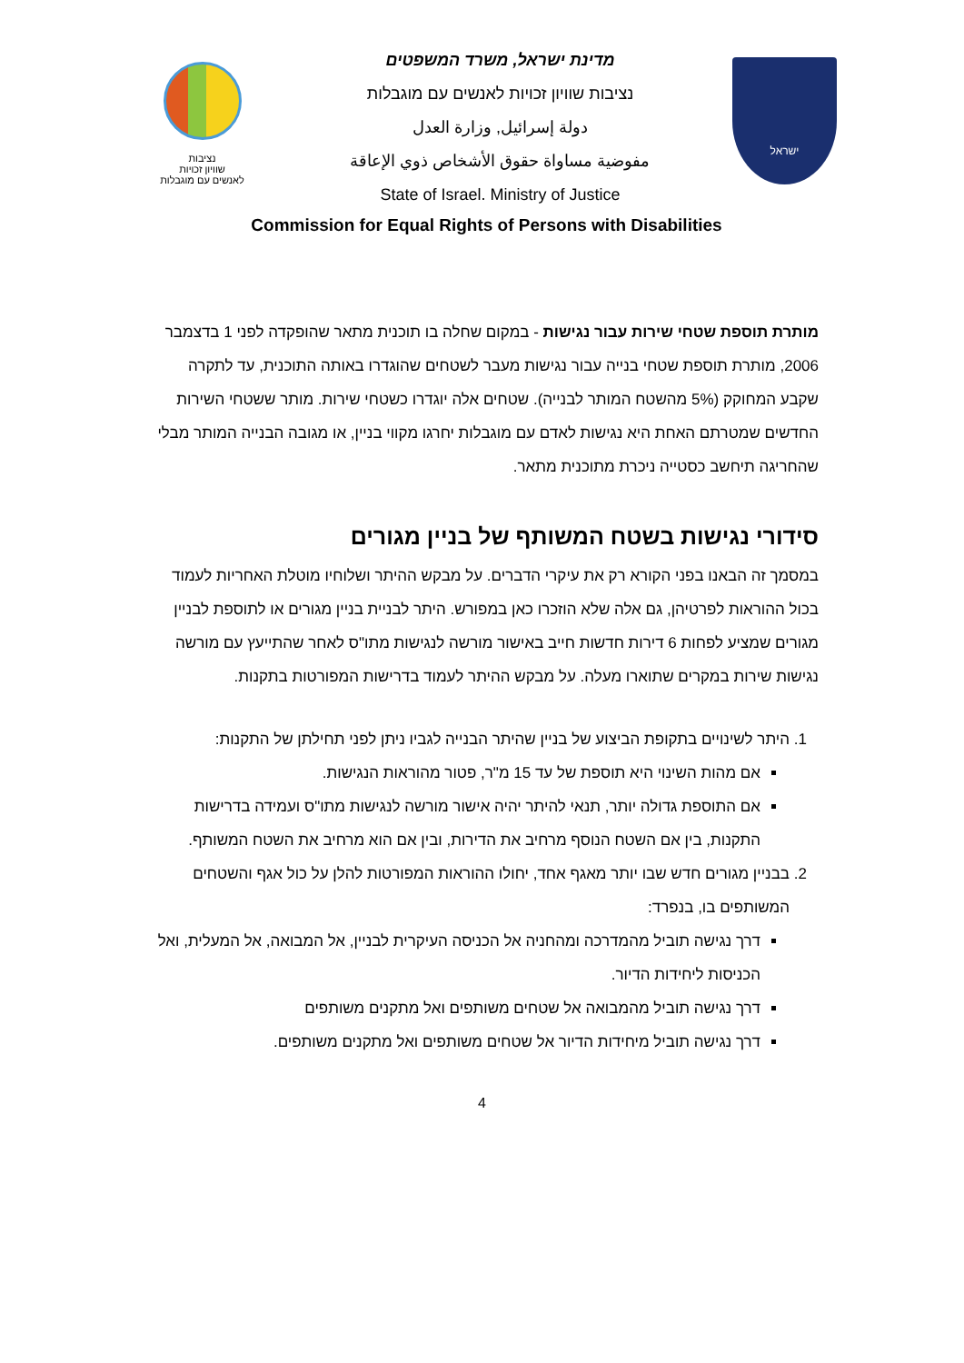נציבות
שוויון זכויות
לאנשים עם מוגבלות
מדינת ישראל, משרד המשפטים
נציבות שוויון זכויות לאנשים עם מוגבלות
دولة إسرائيل, وزارة العدل
مفوضية مساواة حقوق الأشخاص ذوي الإعاقة
State of Israel. Ministry of Justice
ישראל
Commission for Equal Rights of Persons with Disabilities
מותרת תוספת שטחי שירות עבור נגישות - במקום שחלה בו תוכנית מתאר שהופקדה לפני 1 בדצמבר 2006, מותרת תוספת שטחי בנייה עבור נגישות מעבר לשטחים שהוגדרו באותה התוכנית, עד לתקרה שקבע המחוקק (5% מהשטח המותר לבנייה). שטחים אלה יוגדרו כשטחי שירות. מותר ששטחי השירות החדשים שמטרתם האחת היא נגישות לאדם עם מוגבלות יחרגו מקווי בניין, או מגובה הבנייה המותר מבלי שהחריגה תיחשב כסטייה ניכרת מתוכנית מתאר.
סידורי נגישות בשטח המשותף של בניין מגורים
במסמך זה הבאנו בפני הקורא רק את עיקרי הדברים. על מבקש ההיתר ושלוחיו מוטלת האחריות לעמוד בכול ההוראות לפרטיהן, גם אלה שלא הוזכרו כאן במפורש. היתר לבניית בניין מגורים או לתוספת לבניין מגורים שמציע לפחות 6 דירות חדשות חייב באישור מורשה לנגישות מתו"ס לאחר שהתייעץ עם מורשה נגישות שירות במקרים שתוארו מעלה. על מבקש ההיתר לעמוד בדרישות המפורטות בתקנות.
1. היתר לשינויים בתקופת הביצוע של בניין שהיתר הבנייה לגביו ניתן לפני תחילתן של התקנות:
אם מהות השינוי היא תוספת של עד 15 מ"ר, פטור מהוראות הנגישות.
אם התוספת גדולה יותר, תנאי להיתר יהיה אישור מורשה לנגישות מתו"ס ועמידה בדרישות התקנות, בין אם השטח הנוסף מרחיב את הדירות, ובין אם הוא מרחיב את השטח המשותף.
2. בבניין מגורים חדש שבו יותר מאגף אחד, יחולו ההוראות המפורטות להלן על כול אגף והשטחים המשותפים בו, בנפרד:
דרך נגישה תוביל מהמדרכה ומהחניה אל הכניסה העיקרית לבניין, אל המבואה, אל המעלית, ואל הכניסות ליחידות הדיור.
דרך נגישה תוביל מהמבואה אל שטחים משותפים ואל מתקנים משותפים
דרך נגישה תוביל מיחידות הדיור אל שטחים משותפים ואל מתקנים משותפים.
4